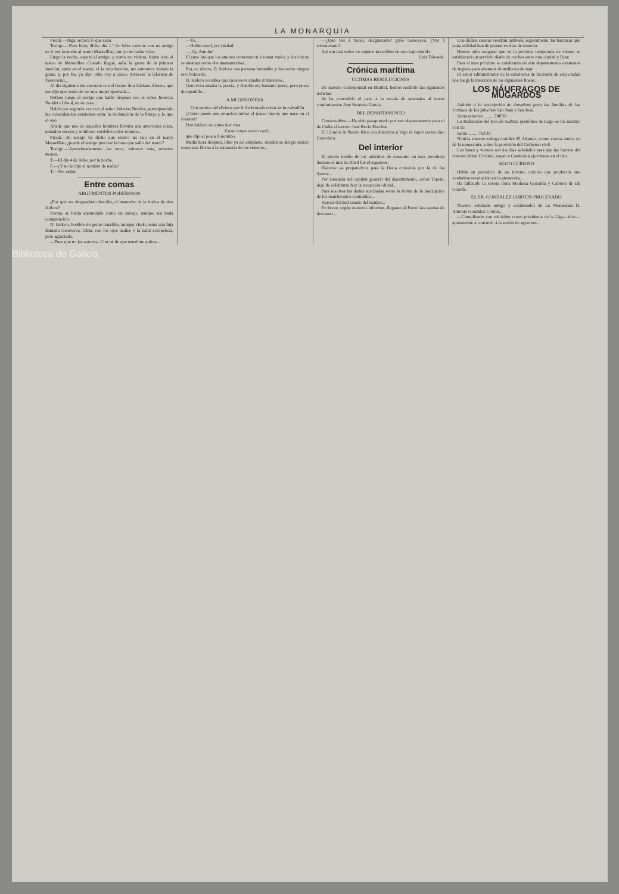LA MONARQUIA
Fiscal.—Diga, refiera lo que sepa.
Testigo.—Pues bien; dicho día 1.º de Julio convine con un amigo en ir por la noche al teatro Maravillas, que yo no había visto.
Llegó la noche, esperé al amigo, y como no viniera, fuíme solo al teatro de Maravillas. Cuando llegué, salía la gente de la primera función; entré en el teatro, vi la otra función, me entretuve viendo la gente, y, por fin, ya dije: «Me voy á casa.» Atravesé la Glorieta de Fuencarral...
Al día siguiente me encontré con el doctor don Adriano Alonso, que me dijo que venía de ver una mujer quemada...
Refiere luego el testigo que habló después con el señor Juderías Bender el día 4, en su casa...
Habló por segunda vez con el señor Juderías Bender, participándole las coincidencias existentes entre la declaración de la Parejo y lo que él oyó.
Añade que uno de aquellos hombres llevaba una americana clara, pantalón oscuro y sombrero cordobés color romero...
Fiscal.—El testigo ha dicho que estuvo un rato en el teatro Maravillas; ¿puede el testigo precisar la hora que salió del teatro?
Testigo.—Aproximadamente las once, minutos más, minutos menos.
T.—El día 4 de Julio, por la noche.
F.—¿Y no le dijo el nombre de nadie?
T.—No, señor.
Entre comas
ARGUMENTOS PODEROSOS
¿Por qué era desgraciado Antolín, el mancebo de la botica de don Isidoro?
Porque se había enamorado como un salvaje, aunque sea mala comparación.
D. Isidoro, hombre de genio irascible, aunque viudo, tenía una hija llamada Genoveva, rubia, con los ojos azules y la nariz erisipelosa, pero agraciada.
—Pues que no las autorice. Con tal de que usted me quiera...
—Yo...
—Hable usted, por piedad.
—¡Ay, Antolín!
El caso fué que los amores comenzaron á tomar vuelo, y los chicos se amaban como dos mamarrachos...
Era, en efecto, D. Isidoro una persona intratable y fea como ningun otro boticario.
D. Isidoro no sabía que Genoveva amaba al mancebo...
Genoveva amaba la poesía, y Antolín era bastante poeta, pero poeta de tapadillo...
A MI GENOVEVA
Con motivo del divieso que le ha brotado cerca de la rabadilla
¿Cómo puede una erupción turbar el placer bravío que nace en el corazón?
Don Isidoro no quiso leer más.
Come corpo morto cade,
que dijo el poeta florentino.
Media hora despues, libre ya del emplasto, Antolín se dirigió rápido como una flecha á la estantería de los venenos...
—¿Qué vas á hacer, desgraciado? gritó Genoveva. ¿Vas á envenenarte?
Así son casi todos los sujetos irrascibles de este bajo mundo.
Luis Taboada.
Crónica marítima
ULTIMAS RESOLUCIONES
De nuestro corresponsal en Madrid, hemos recibido las siguientes noticias:
Se ha concedido el pase á la escala de arsenales al tercer contramaestre José Serantes García.
DEL DEPARTAMENTO
Condestables.—Ha sido pasaportado por este departamento para el de Cádiz el tercero José Recio Escobar.
El 13 salió de Puerto Rico con dirección á Vigo el vapor correo San Francisco.
Del interior
El precio medio de los artículos de consumo en esta provincia durante el mes de Abril fué el siguiente:
Hácense ya preparativos para la fiesta conocida por la de los Santos...
Por ausencia del capitán general del departamento, señor Topete, dejó de celebrarse hoy la recepción oficial...
Para resolver las dudas suscitadas sobre la forma de la inscripción de los matrimonios contraídos...
Apesar del mal estado del tiempo...
En breve, según nuestros informes, llegarán al Ferrol las casetas de descanso...
Con dichas casetas vendrán también, seguramente, las barcazas que tanta utilidad han de prestar en días de romería.
Hemos oido asegurar que en la próxima temporada de verano se establecerá un servicio diario de coches entre esta ciudad y Fene.
Para el mes próximo se celebrarán en este departamento exámenes de ingreso para alumnos de artilleros de mar.
El señor administrador de la subalterna de hacienda de esta ciudad nos ruega la inserción de las siguientes líneas...
LOS NÁUFRAGOS DE MUGARDOS
Adición á la suscripción de donativos para las familias de las víctimas de los faluchos San Juan y San José.
Suma anterior ........ 748'30
La Redacción del Eco de Galicia periódico de Lugo se ha suscrito con 15
Suma ........ 763'30
Noticia nuestro colega coruñés El Alcance, como cuarta nueva ya de la temporada, sobre la provisión del Gobierno civil.
Los lunes y viernes son los días señalados para que las fuerzas del crucero Reina Cristina, vayan á Catabois á ejercitarse en el tiro.
ALGO CURIOSO
Habla un periódico de un invento curioso que producirá una verdadera revolución en la pirotecnia...
Ha fallecido la señora doña Modesta Goicuría y Cabrera de Da Guarda.
EL SR. GONZALEZ CORTON PROCESADO
Nuestro estimado amigo y colaborador de La Monarquía D. Antonio Gonzalez Cortón...
—Cumpliendo con mi deber como presidente de la Liga—dice—apresuréme á concurrir á la sesión de agravios...
Biblioteca de Galicia